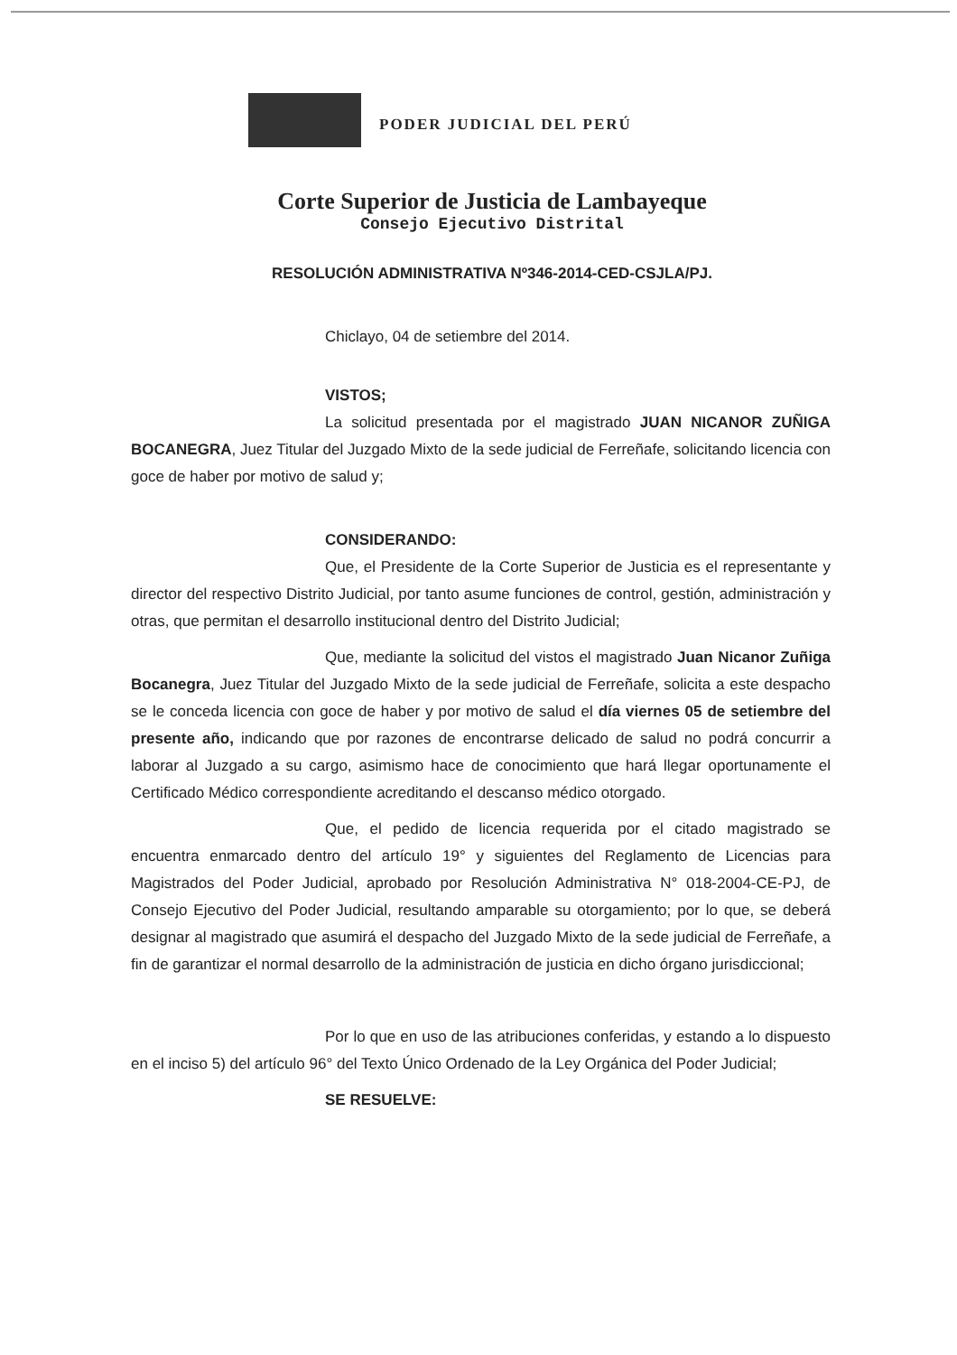PODER JUDICIAL DEL PERÚ
Corte Superior de Justicia de Lambayeque
Consejo Ejecutivo Distrital
RESOLUCIÓN ADMINISTRATIVA Nº346-2014-CED-CSJLA/PJ.
Chiclayo, 04 de setiembre del 2014.
VISTOS;
La solicitud presentada por el magistrado JUAN NICANOR ZUÑIGA BOCANEGRA, Juez Titular del Juzgado Mixto de la sede judicial de Ferreñafe, solicitando licencia con goce de haber por motivo de salud y;
CONSIDERANDO:
Que, el Presidente de la Corte Superior de Justicia es el representante y director del respectivo Distrito Judicial, por tanto asume funciones de control, gestión, administración y otras, que permitan el desarrollo institucional dentro del Distrito Judicial;
Que, mediante la solicitud del vistos el magistrado Juan Nicanor Zuñiga Bocanegra, Juez Titular del Juzgado Mixto de la sede judicial de Ferreñafe, solicita a este despacho se le conceda licencia con goce de haber y por motivo de salud el día viernes 05 de setiembre del presente año, indicando que por razones de encontrarse delicado de salud no podrá concurrir a laborar al Juzgado a su cargo, asimismo hace de conocimiento que hará llegar oportunamente el Certificado Médico correspondiente acreditando el descanso médico otorgado.
Que, el pedido de licencia requerida por el citado magistrado se encuentra enmarcado dentro del artículo 19° y siguientes del Reglamento de Licencias para Magistrados del Poder Judicial, aprobado por Resolución Administrativa N° 018-2004-CE-PJ, de Consejo Ejecutivo del Poder Judicial, resultando amparable su otorgamiento; por lo que, se deberá designar al magistrado que asumirá el despacho del Juzgado Mixto de la sede judicial de Ferreñafe, a fin de garantizar el normal desarrollo de la administración de justicia en dicho órgano jurisdiccional;
Por lo que en uso de las atribuciones conferidas, y estando a lo dispuesto en el inciso 5) del artículo 96° del Texto Único Ordenado de la Ley Orgánica del Poder Judicial;
SE RESUELVE: